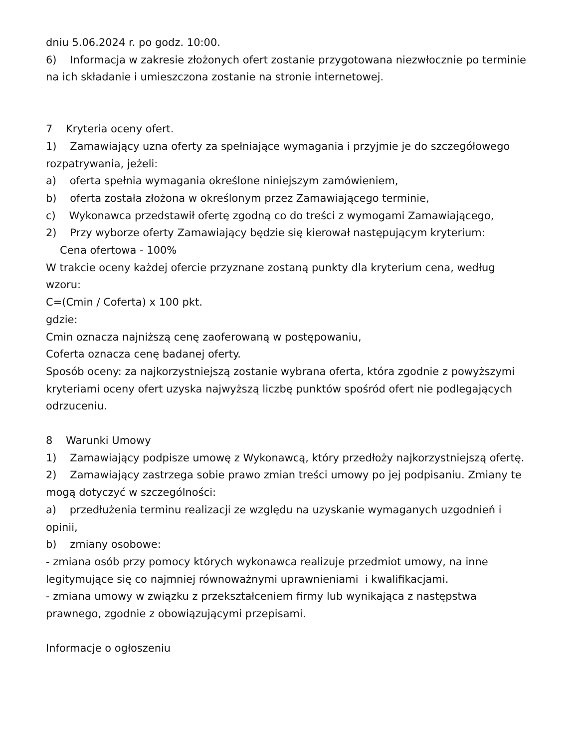dniu 5.06.2024 r. po godz. 10:00.
6) Informacja w zakresie złożonych ofert zostanie przygotowana niezwłocznie po terminie na ich składanie i umieszczona zostanie na stronie internetowej.
7 Kryteria oceny ofert.
1) Zamawiający uzna oferty za spełniające wymagania i przyjmie je do szczegółowego rozpatrywania, jeżeli:
a) oferta spełnia wymagania określone niniejszym zamówieniem,
b) oferta została złożona w określonym przez Zamawiającego terminie,
c) Wykonawca przedstawił ofertę zgodną co do treści z wymogami Zamawiającego,
2) Przy wyborze oferty Zamawiający będzie się kierował następującym kryterium:
Cena ofertowa - 100%
W trakcie oceny każdej ofercie przyznane zostaną punkty dla kryterium cena, według wzoru:
C=(Cmin / Coferta) x 100 pkt.
gdzie:
Cmin oznacza najniższą cenę zaoferowaną w postępowaniu,
Coferta oznacza cenę badanej oferty.
Sposób oceny: za najkorzystniejszą zostanie wybrana oferta, która zgodnie z powyższymi kryteriami oceny ofert uzyska najwyższą liczbę punktów spośród ofert nie podlegających odrzuceniu.
8 Warunki Umowy
1) Zamawiający podpisze umowę z Wykonawcą, który przedłoży najkorzystniejszą ofertę.
2) Zamawiający zastrzega sobie prawo zmian treści umowy po jej podpisaniu. Zmiany te mogą dotyczyć w szczególności:
a) przedłużenia terminu realizacji ze względu na uzyskanie wymaganych uzgodnień i opinii,
b) zmiany osobowe:
- zmiana osób przy pomocy których wykonawca realizuje przedmiot umowy, na inne legitymujące się co najmniej równoważnymi uprawnieniami i kwalifikacjami.
- zmiana umowy w związku z przekształceniem firmy lub wynikająca z następstwa prawnego, zgodnie z obowiązującymi przepisami.
Informacje o ogłoszeniu